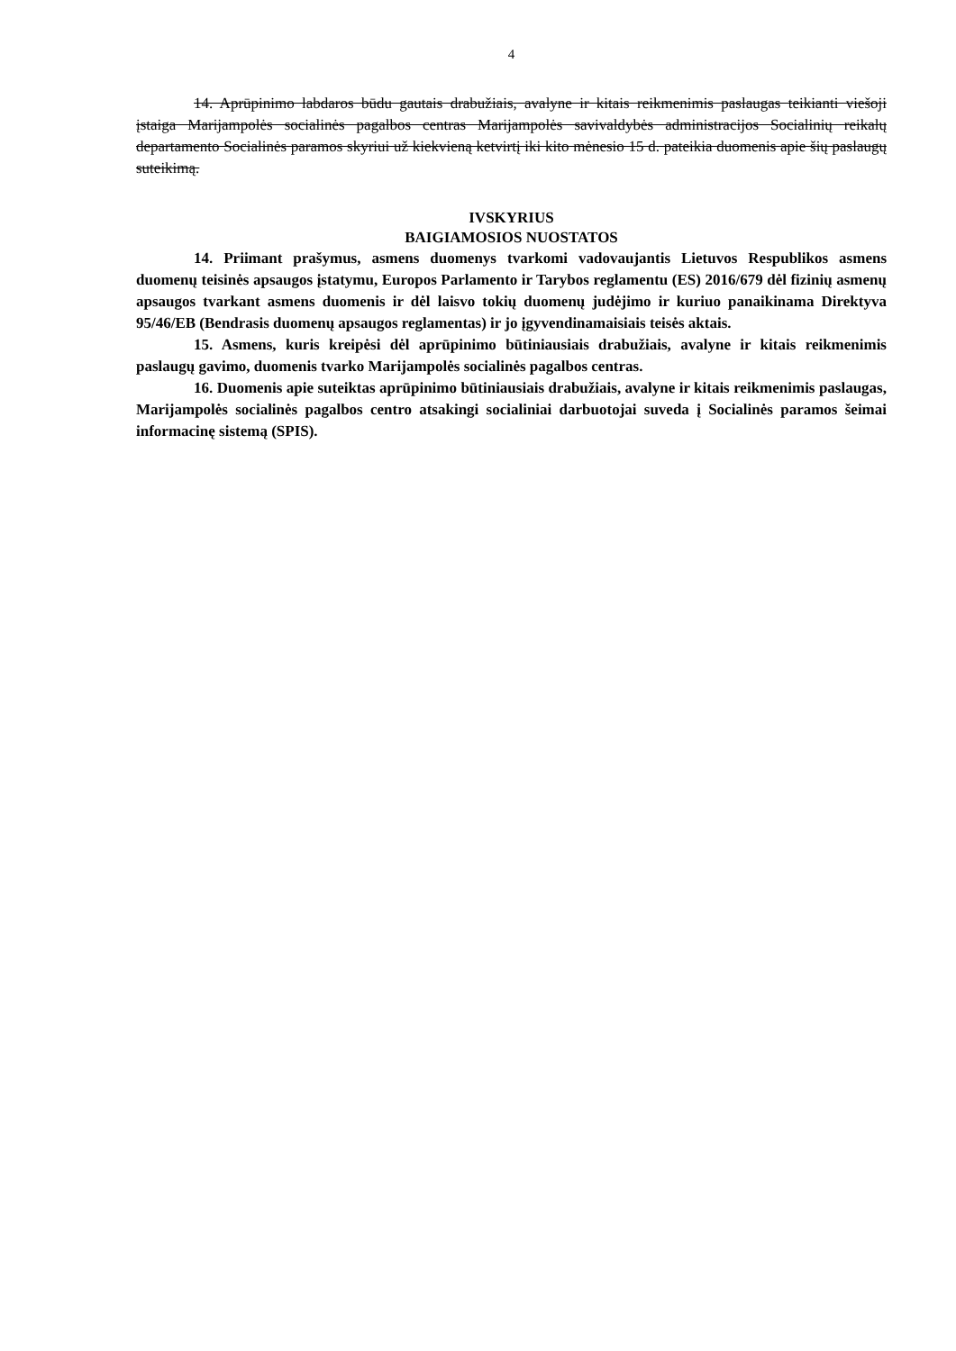4
14. Aprūpinimo labdaros būdu gautais drabužiais, avalyne ir kitais reikmenimis paslaugas teikianti viešoji įstaiga Marijampolės socialinės pagalbos centras Marijampolės savivaldybės administracijos Socialinių reikalų departamento Socialinės paramos skyriui už kiekvieną ketvirtį iki kito mėnesio 15 d. pateikia duomenis apie šių paslaugų suteikimą.
IVSKYRIUS
BAIGIAMOSIOS NUOSTATOS
14. Priimant prašymus, asmens duomenys tvarkomi vadovaujantis Lietuvos Respublikos asmens duomenų teisinės apsaugos įstatymu, Europos Parlamento ir Tarybos reglamentu (ES) 2016/679 dėl fizinių asmenų apsaugos tvarkant asmens duomenis ir dėl laisvo tokių duomenų judėjimo ir kuriuo panaikinama Direktyva 95/46/EB (Bendrasis duomenų apsaugos reglamentas) ir jo įgyvendinamaisiais teisės aktais.
15. Asmens, kuris kreipėsi dėl aprūpinimo būtiniausiais drabužiais, avalyne ir kitais reikmenimis paslaugų gavimo, duomenis tvarko Marijampolės socialinės pagalbos centras.
16. Duomenis apie suteiktas aprūpinimo būtiniausiais drabužiais, avalyne ir kitais reikmenimis paslaugas, Marijampolės socialinės pagalbos centro atsakingi socialiniai darbuotojai suveda į Socialinės paramos šeimai informacinę sistemą (SPIS).